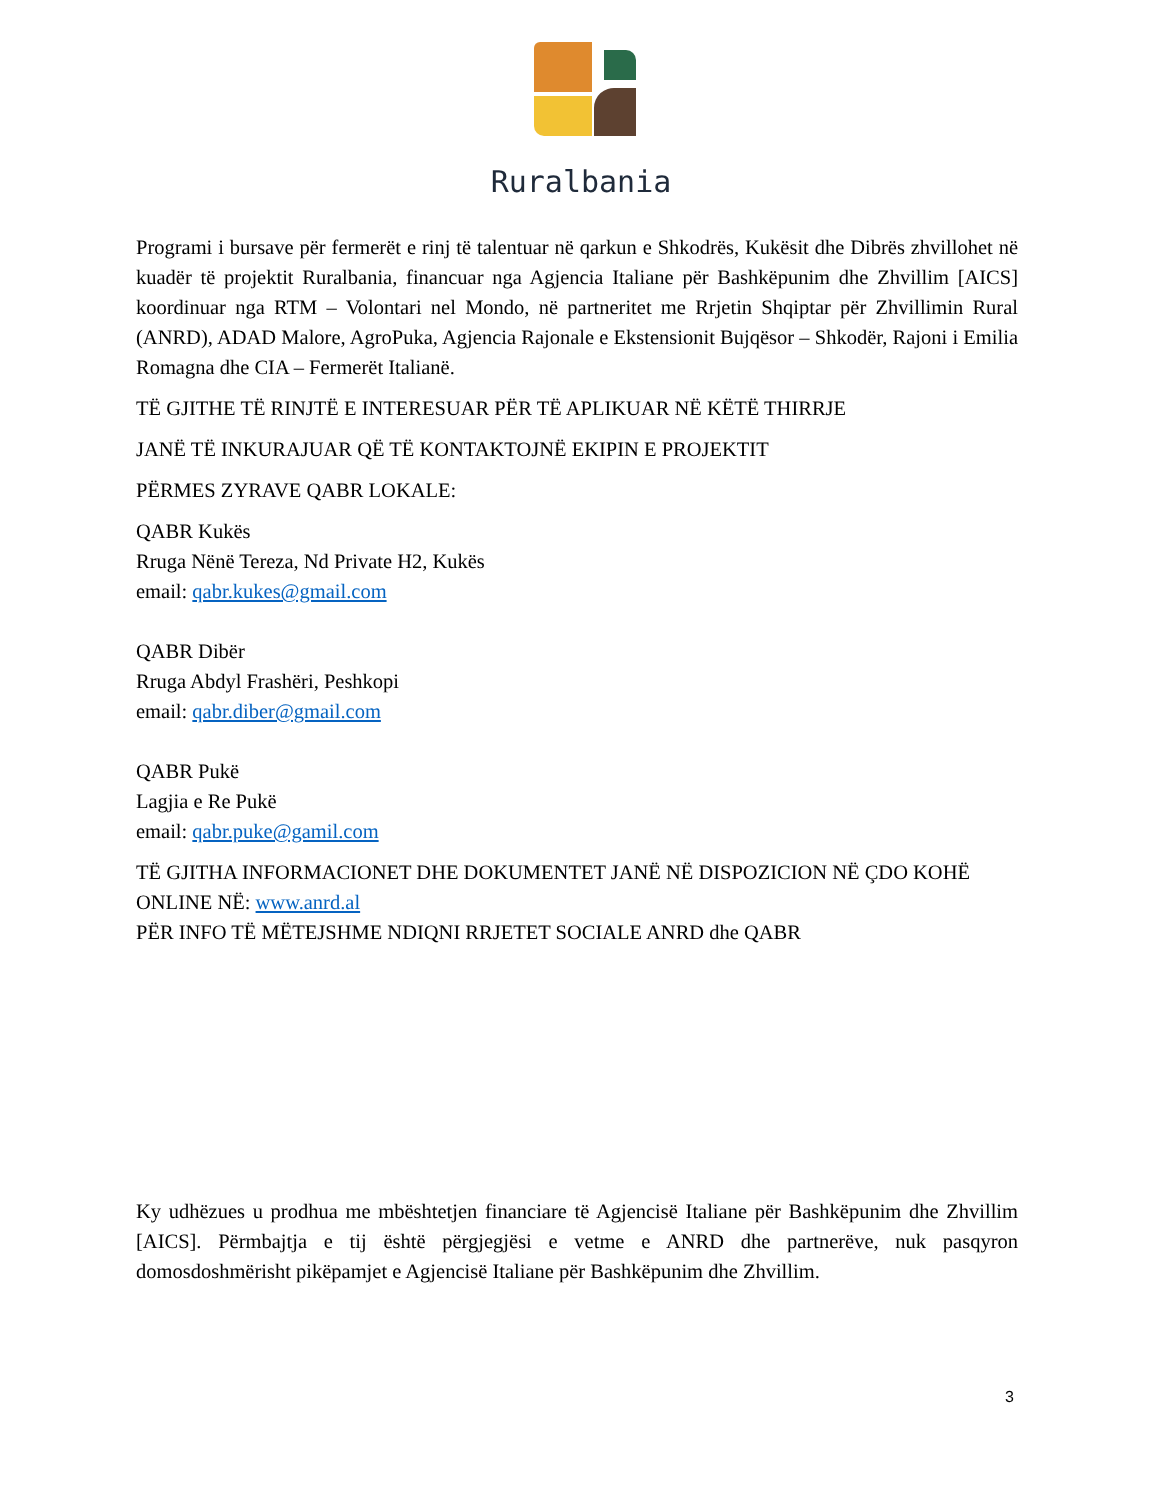Ruralbania
Programi i bursave për fermerët e rinj të talentuar në qarkun e Shkodrës, Kukësit dhe Dibrës zhvillohet në kuadër të projektit Ruralbania, financuar nga Agjencia Italiane për Bashkëpunim dhe Zhvillim [AICS] koordinuar nga RTM – Volontari nel Mondo, në partneritet me Rrjetin Shqiptar për Zhvillimin Rural (ANRD), ADAD Malore, AgroPuka, Agjencia Rajonale e Ekstensionit Bujqësor – Shkodër, Rajoni i Emilia Romagna dhe CIA – Fermerët Italianë.
TË GJITHE TË RINJTË E INTERESUAR PËR TË APLIKUAR NË KËTË THIRRJE
JANË TË INKURAJUAR QË TË KONTAKTOJNË EKIPIN E PROJEKTIT
PËRMES ZYRAVE QABR LOKALE:
QABR Kukës
Rruga Nënë Tereza, Nd Private H2, Kukës
email: qabr.kukes@gmail.com
QABR Dibër
Rruga Abdyl Frashëri, Peshkopi
email: qabr.diber@gmail.com
QABR Pukë
Lagjia e Re Pukë
email: qabr.puke@gamil.com
TË GJITHA INFORMACIONET DHE DOKUMENTET JANË NË DISPOZICION NË ÇDO KOHË ONLINE NË: www.anrd.al
PËR INFO TË MËTEJSHME NDIQNI RRJETET SOCIALE ANRD dhe QABR
Ky udhëzues u prodhua me mbështetjen financiare të Agjencisë Italiane për Bashkëpunim dhe Zhvillim [AICS]. Përmbajtja e tij është përgjegjësi e vetme e ANRD dhe partnerëve, nuk pasqyron domosdoshmërisht pikëpamjet e Agjencisë Italiane për Bashkëpunim dhe Zhvillim.
3